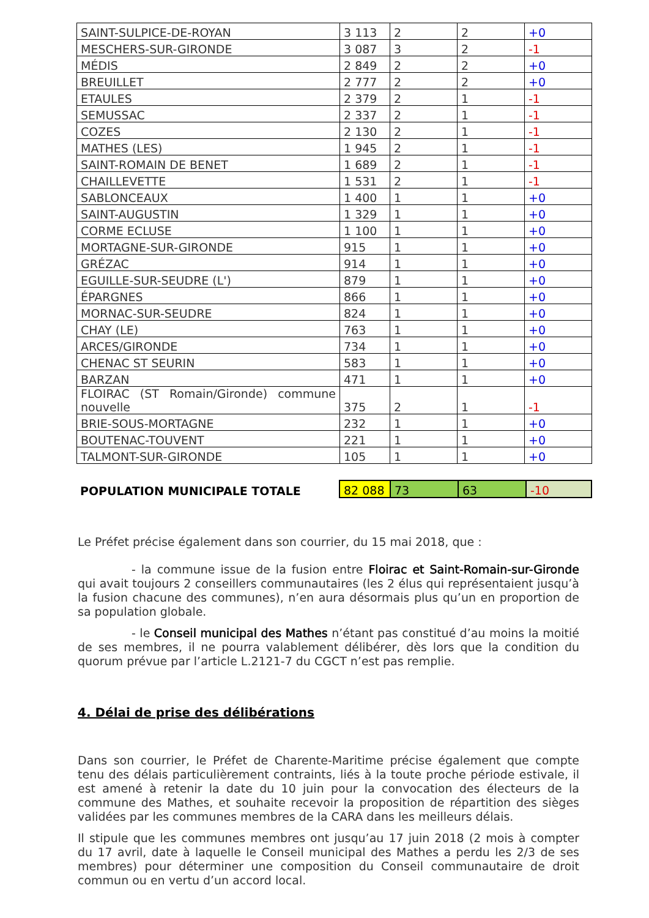| SAINT-SULPICE-DE-ROYAN | 3 113 | 2 | 2 | +0 |
| MESCHERS-SUR-GIRONDE | 3 087 | 3 | 2 | -1 |
| MÉDIS | 2 849 | 2 | 2 | +0 |
| BREUILLET | 2 777 | 2 | 2 | +0 |
| ETAULES | 2 379 | 2 | 1 | -1 |
| SEMUSSAC | 2 337 | 2 | 1 | -1 |
| COZES | 2 130 | 2 | 1 | -1 |
| MATHES (LES) | 1 945 | 2 | 1 | -1 |
| SAINT-ROMAIN DE BENET | 1 689 | 2 | 1 | -1 |
| CHAILLEVETTE | 1 531 | 2 | 1 | -1 |
| SABLONCEAUX | 1 400 | 1 | 1 | +0 |
| SAINT-AUGUSTIN | 1 329 | 1 | 1 | +0 |
| CORME ECLUSE | 1 100 | 1 | 1 | +0 |
| MORTAGNE-SUR-GIRONDE | 915 | 1 | 1 | +0 |
| GRÉZAC | 914 | 1 | 1 | +0 |
| EGUILLE-SUR-SEUDRE (L') | 879 | 1 | 1 | +0 |
| ÉPARGNES | 866 | 1 | 1 | +0 |
| MORNAC-SUR-SEUDRE | 824 | 1 | 1 | +0 |
| CHAY (LE) | 763 | 1 | 1 | +0 |
| ARCES/GIRONDE | 734 | 1 | 1 | +0 |
| CHENAC ST SEURIN | 583 | 1 | 1 | +0 |
| BARZAN | 471 | 1 | 1 | +0 |
| FLOIRAC (ST Romain/Gironde) commune nouvelle | 375 | 2 | 1 | -1 |
| BRIE-SOUS-MORTAGNE | 232 | 1 | 1 | +0 |
| BOUTENAC-TOUVENT | 221 | 1 | 1 | +0 |
| TALMONT-SUR-GIRONDE | 105 | 1 | 1 | +0 |
| POPULATION MUNICIPALE TOTALE | 82 088 | 73 | 63 | -10 |
Le Préfet précise également dans son courrier, du 15 mai 2018, que :
- la commune issue de la fusion entre Floirac et Saint-Romain-sur-Gironde qui avait toujours 2 conseillers communautaires (les 2 élus qui représentaient jusqu’à la fusion chacune des communes), n’en aura désormais plus qu’un en proportion de sa population globale.
- le Conseil municipal des Mathes n’étant pas constitué d’au moins la moitié de ses membres, il ne pourra valablement délibérer, dès lors que la condition du quorum prévue par l’article L.2121-7 du CGCT n’est pas remplie.
4. Délai de prise des délibérations
Dans son courrier, le Préfet de Charente-Maritime précise également que compte tenu des délais particulièrement contraints, liés à la toute proche période estivale, il est amené à retenir la date du 10 juin pour la convocation des électeurs de la commune des Mathes, et souhaite recevoir la proposition de répartition des sièges validées par les communes membres de la CARA dans les meilleurs délais.
Il stipule que les communes membres ont jusqu’au 17 juin 2018 (2 mois à compter du 17 avril, date à laquelle le Conseil municipal des Mathes a perdu les 2/3 de ses membres) pour déterminer une composition du Conseil communautaire de droit commun ou en vertu d’un accord local.